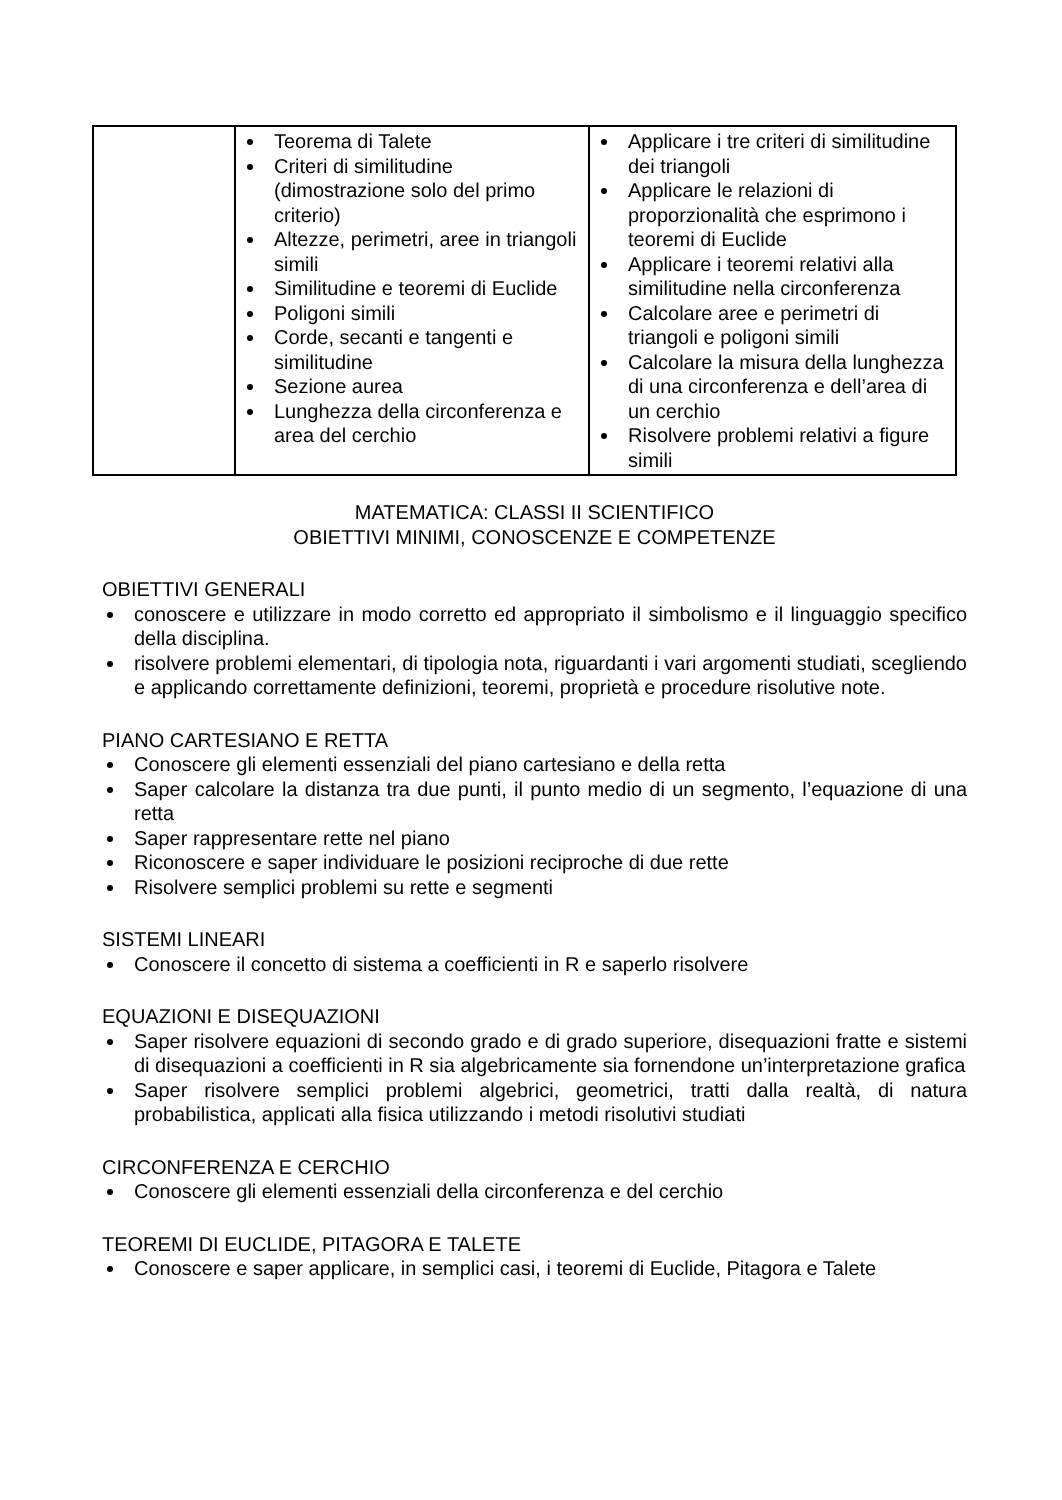| | Teorema di Talete Criteri di similitudine (dimostrazione solo del primo criterio) Altezze, perimetri, aree in triangoli simili Similitudine e teoremi di Euclide Poligoni simili Corde, secanti e tangenti e similitudine Sezione aurea Lunghezza della circonferenza e area del cerchio | Applicare i tre criteri di similitudine dei triangoli Applicare le relazioni di proporzionalità che esprimono i teoremi di Euclide Applicare i teoremi relativi alla similitudine nella circonferenza Calcolare aree e perimetri di triangoli e poligoni simili Calcolare la misura della lunghezza di una circonferenza e dell’area di un cerchio Risolvere problemi relativi a figure simili |
MATEMATICA: CLASSI II SCIENTIFICO
OBIETTIVI MINIMI, CONOSCENZE E COMPETENZE
OBIETTIVI GENERALI
conoscere e utilizzare in modo corretto ed appropriato il simbolismo e il linguaggio specifico della disciplina.
risolvere problemi elementari, di tipologia nota, riguardanti i vari argomenti studiati, scegliendo e applicando correttamente definizioni, teoremi, proprietà e procedure risolutive note.
PIANO CARTESIANO E RETTA
Conoscere gli elementi essenziali del piano cartesiano e della retta
Saper calcolare la distanza tra due punti, il punto medio di un segmento, l’equazione di una retta
Saper rappresentare rette nel piano
Riconoscere e saper individuare le posizioni reciproche di due rette
Risolvere semplici problemi su rette e segmenti
SISTEMI LINEARI
Conoscere il concetto di sistema a coefficienti in R e saperlo risolvere
EQUAZIONI E DISEQUAZIONI
Saper risolvere equazioni di secondo grado e di grado superiore, disequazioni fratte e sistemi di disequazioni a coefficienti in R sia algebricamente sia fornendone un’interpretazione grafica
Saper risolvere semplici problemi algebrici, geometrici, tratti dalla realtà, di natura probabilistica, applicati alla fisica utilizzando i metodi risolutivi studiati
CIRCONFERENZA E CERCHIO
Conoscere gli elementi essenziali della circonferenza e del cerchio
TEOREMI DI EUCLIDE, PITAGORA E TALETE
Conoscere e saper applicare, in semplici casi, i teoremi di Euclide, Pitagora e Talete